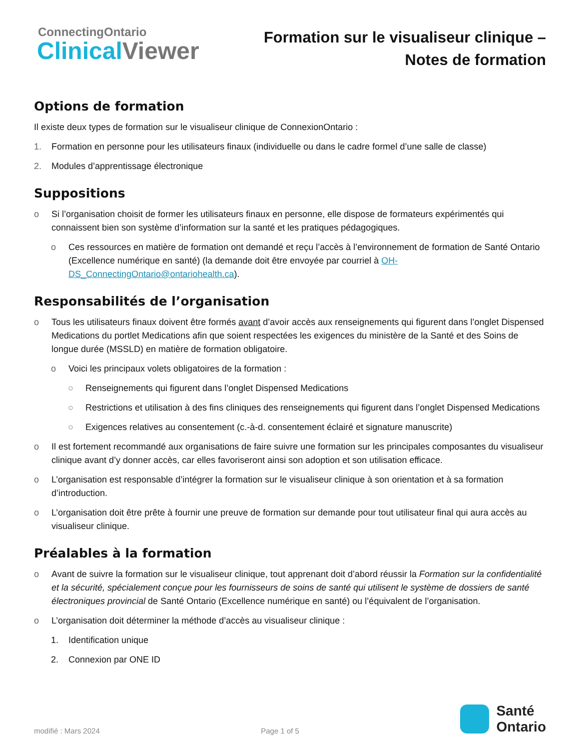ConnectingOntario
Clinical Viewer
Formation sur le visualiseur clinique –
Notes de formation
Options de formation
Il existe deux types de formation sur le visualiseur clinique de ConnexionOntario :
1. Formation en personne pour les utilisateurs finaux (individuelle ou dans le cadre formel d’une salle de classe)
2. Modules d’apprentissage électronique
Suppositions
o Si l’organisation choisit de former les utilisateurs finaux en personne, elle dispose de formateurs expérimentés qui connaissent bien son système d’information sur la santé et les pratiques pédagogiques.
o Ces ressources en matière de formation ont demandé et reçu l’accès à l’environnement de formation de Santé Ontario (Excellence numérique en santé) (la demande doit être envoyée par courriel à OH-DS_ConnectingOntario@ontariohealth.ca).
Responsabilités de l’organisation
o Tous les utilisateurs finaux doivent être formés avant d’avoir accès aux renseignements qui figurent dans l’onglet Dispensed Medications du portlet Medications afin que soient respectées les exigences du ministère de la Santé et des Soins de longue durée (MSSLD) en matière de formation obligatoire.
o Voici les principaux volets obligatoires de la formation :
○ Renseignements qui figurent dans l’onglet Dispensed Medications
○ Restrictions et utilisation à des fins cliniques des renseignements qui figurent dans l’onglet Dispensed Medications
○ Exigences relatives au consentement (c.-à-d. consentement éclairé et signature manuscrite)
o Il est fortement recommandé aux organisations de faire suivre une formation sur les principales composantes du visualiseur clinique avant d’y donner accès, car elles favoriseront ainsi son adoption et son utilisation efficace.
o L’organisation est responsable d’intégrer la formation sur le visualiseur clinique à son orientation et à sa formation d’introduction.
o L’organisation doit être prête à fournir une preuve de formation sur demande pour tout utilisateur final qui aura accès au visualiseur clinique.
Préalables à la formation
o Avant de suivre la formation sur le visualiseur clinique, tout apprenant doit d’abord réussir la Formation sur la confidentialité et la sécurité, spécialement conçue pour les fournisseurs de soins de santé qui utilisent le système de dossiers de santé électroniques provincial de Santé Ontario (Excellence numérique en santé) ou l’équivalent de l’organisation.
o L’organisation doit déterminer la méthode d’accès au visualiseur clinique :
1. Identification unique
2. Connexion par ONE ID
modifié : Mars 2024 Page 1 of 5
Santé
Ontario